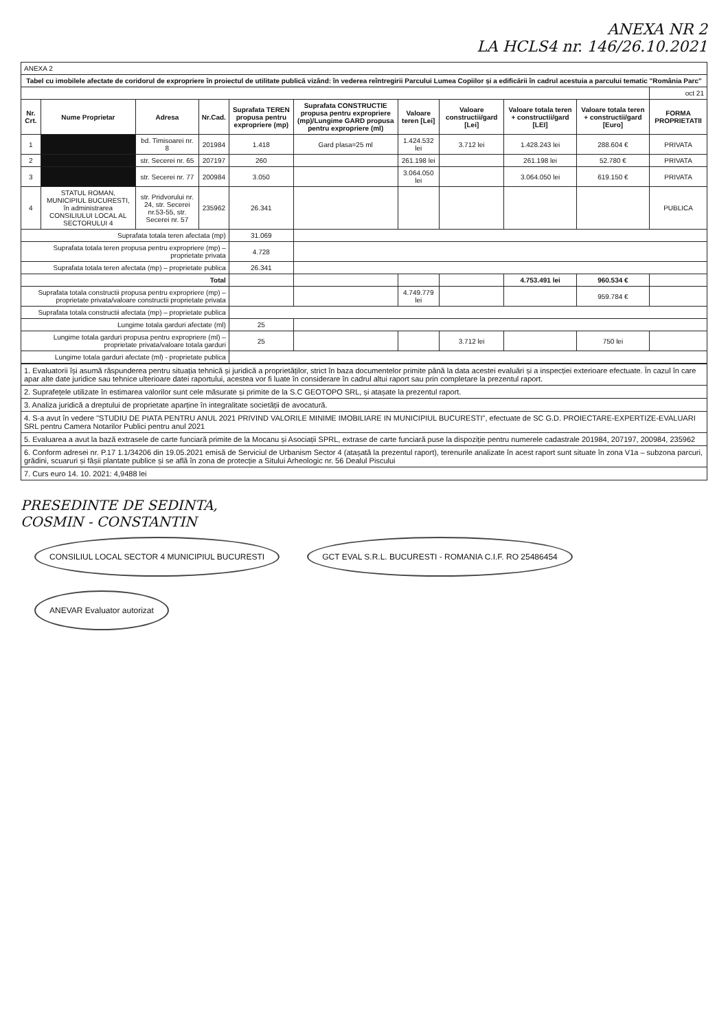ANEXA NR 2
LA HCLS4 nr. 146/26.10.2021
| ANEXA 2 | | | | | | | | | | |
| Tabel cu imobilele afectate de coridorul de expropriere în proiectul de utilitate publică vizând: în vederea reîntregirii Parcului Lumea Copiilor și a edificării în cadrul acestuia a parcului tematic "România Parc" | | | | | | | | | | |
| | | | | | | | | | | oct 21 |
| Nr. Crt. | Nume Proprietar | Adresa | Nr.Cad. | Suprafata TEREN propusa pentru expropriere (mp) | Suprafata CONSTRUCTIE propusa pentru expropriere (mp)/Lungime GARD propusa pentru expropriere (ml) | Valoare teren [Lei] | Valoare constructii/gard [Lei] | Valoare totala teren + constructii/gard [LEI] | Valoare totala teren + constructii/gard [Euro] | FORMA PROPRIETATII |
| 1 | | bd. Timisoarei nr. 8 | 201984 | 1.418 | Gard plasa=25 ml | 1.424.532 lei | 3.712 lei | 1.428.243 lei | 288.604 € | PRIVATA |
| 2 | | str. Secerei nr. 65 | 207197 | 260 | | 261.198 lei | | 261.198 lei | 52.780 € | PRIVATA |
| 3 | | str. Secerei nr. 77 | 200984 | 3.050 | | 3.064.050 lei | | 3.064.050 lei | 619.150 € | PRIVATA |
| 4 | STATUL ROMAN, MUNICIPIUL BUCURESTI, în administrarea CONSILIULUI LOCAL AL SECTORULUI 4 | str. Pridvorului nr. 24, str. Secerei nr.53-55, str. Secerei nr. 57 | 235962 | 26.341 | | | | | | PUBLICA |
| Suprafata totala teren afectata (mp) | | | | 31.069 | | | | | | |
| Suprafata totala teren propusa pentru expropriere (mp) – proprietate privata | | | | 4.728 | | | | | | |
| Suprafata totala teren afectata (mp) – proprietate publica | | | | 26.341 | | | | | | |
| Total | | | | | | | | 4.753.491 lei | 960.534 € | |
| Suprafata totala constructii propusa pentru expropriere (mp) – proprietate privata/valoare constructii proprietate privata | | | | | | 4.749.779 lei | | | 959.784 € | |
| Suprafata totala constructii afectata (mp) – proprietate publica | | | | | | | | | | |
| Lungime totala garduri afectate (ml) | | | | 25 | | | | | | |
| Lungime totala garduri propusa pentru expropriere (ml) – proprietate privata/valoare totala garduri | | | | 25 | | | 3.712 lei | | 750 lei | |
| Lungime totala garduri afectate (ml) - proprietate publica | | | | | | | | | | |
| 1. Evaluatorii își asumă răspunderea pentru situația tehnică și juridică a proprietăților, strict în baza documentelor primite până la data acestei evaluări și a inspecției exterioare efectuate. În cazul în care apar alte date juridice sau tehnice ulterioare datei raportului, acestea vor fi luate în considerare în cadrul altui raport sau prin completare la prezentul raport. |
| 2. Suprafețele utilizate în estimarea valorilor sunt cele măsurate și primite de la S.C GEOTOPO SRL, și atașate la prezentul raport. |
| 3. Analiza juridică a dreptului de proprietate aparține în integralitate societății de avocatură. |
| 4. S-a avut în vedere "STUDIU DE PIATA PENTRU ANUL 2021 PRIVIND VALORILE MINIME IMOBILIARE IN MUNICIPIUL BUCURESTI", efectuate de SC G.D. PROIECTARE-EXPERTIZE-EVALUARI SRL pentru Camera Notarilor Publici pentru anul 2021 |
| 5. Evaluarea a avut la bază extrasele de carte funciară primite de la Mocanu și Asociații SPRL, extrase de carte funciară puse la dispoziție pentru numerele cadastrale 201984, 207197, 200984, 235962 |
| 6. Conform adresei nr. P.17 1.1/34206 din 19.05.2021 emisă de Serviciul de Urbanism Sector 4 (atașată la prezentul raport), terenurile analizate în acest raport sunt situate în zona V1a – subzona parcuri, grădini, scuaruri și fâșii plantate publice și se află în zona de protecție a Sitului Arheologic nr. 56 Dealul Piscului |
| 7. Curs euro 14. 10. 2021: 4,9488 lei |
PRESEDINTE DE SEDINTA,
COSMIN - CONSTANTIN
CONSILIUL LOCAL SECTOR 4 MUNICIPIUL BUCURESTI GCT EVAL S.R.L. BUCURESTI - ROMANIA C.I.F. RO 25486454 ANEVAR Evaluator autorizat